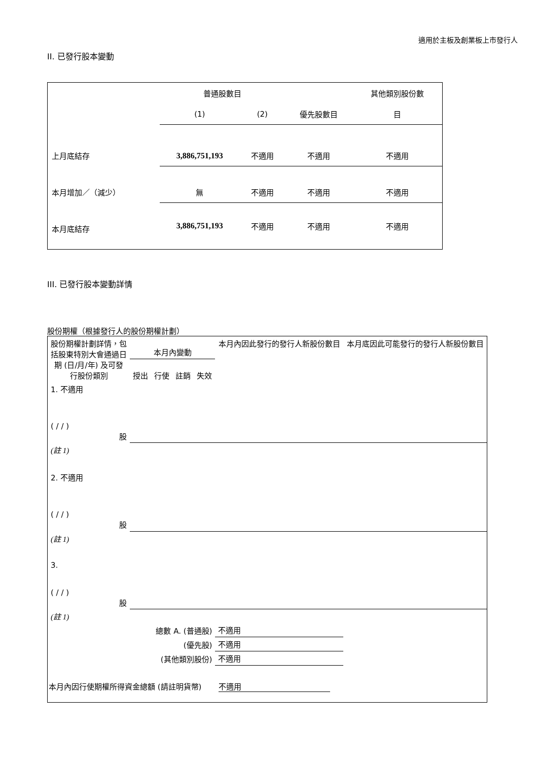適用於主板及創業板上市發行人
II. 已發行股本變動
| | 普通股數目 | | | 其他類別股份數 |
| | (1) | (2) | 優先股數目 | 目 |
| 上月底結存 | 3,886,751,193 | 不適用 | 不適用 | 不適用 |
| 本月增加／（減少） | 無 | 不適用 | 不適用 | 不適用 |
| 本月底結存 | 3,886,751,193 | 不適用 | 不適用 | 不適用 |
III. 已發行股本變動詳情
股份期權（根據發行人的股份期權計劃）
| 股份期權計劃詳情，包括股東特別大會通過日期 (日/月/年) 及可發行股份類別 | 本月內變動 | | | | 本月內因此發行的發行人新股份數目 | 本月底因此可能發行的發行人新股份數目 |
| | 授出 | 行使 | 註銷 | 失效 | | |
| 1. 不適用 ( / / ) 股 | | | | | | |
| (註 1) | | | | | | |
| 2. 不適用 ( / / ) 股 | | | | | | |
| (註 1) | | | | | | |
| 3. ( / / ) 股 | | | | | | |
| (註 1) | | | | | | |
| 總數 A. (普通股) | | | | | 不適用 | |
| (優先股) | | | | | 不適用 | |
| (其他類別股份) | | | | | 不適用 | |
| 本月內因行使期權所得資金總額 (請註明貨幣) 不適用 | | | | | | |